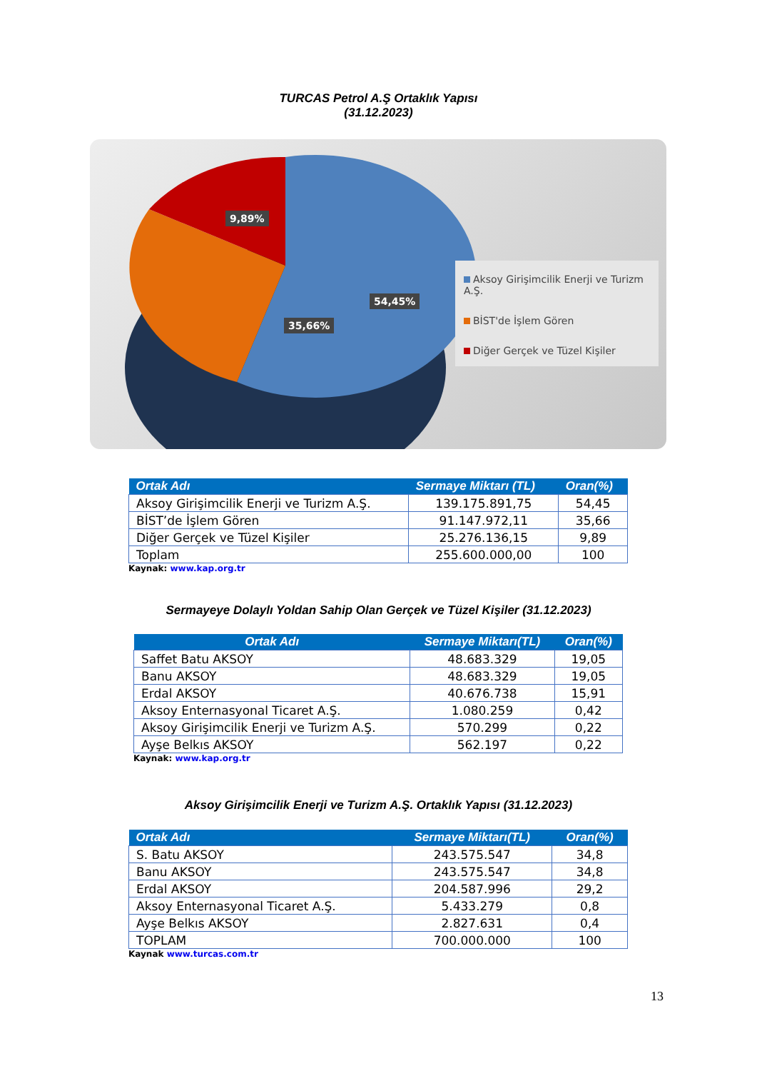TURCAS Petrol A.Ş Ortaklık Yapısı
(31.12.2023)
9,89%
54,45%
35,66%
Aksoy Girişimcilik Enerji ve Turizm A.Ş.
BİST'de İşlem Gören
Diğer Gerçek ve Tüzel Kişiler
| Ortak Adı | Sermaye Miktarı (TL) | Oran(%) |
| --- | --- | --- |
| Aksoy Girişimcilik Enerji ve Turizm A.Ş. | 139.175.891,75 | 54,45 |
| BİST’de İşlem Gören | 91.147.972,11 | 35,66 |
| Diğer Gerçek ve Tüzel Kişiler | 25.276.136,15 | 9,89 |
| Toplam | 255.600.000,00 | 100 |
Kaynak: www.kap.org.tr
Sermayeye Dolaylı Yoldan Sahip Olan Gerçek ve Tüzel Kişiler (31.12.2023)
| Ortak Adı | Sermaye Miktarı(TL) | Oran(%) |
| --- | --- | --- |
| Saffet Batu AKSOY | 48.683.329 | 19,05 |
| Banu AKSOY | 48.683.329 | 19,05 |
| Erdal AKSOY | 40.676.738 | 15,91 |
| Aksoy Enternasyonal Ticaret A.Ş. | 1.080.259 | 0,42 |
| Aksoy Girişimcilik Enerji ve Turizm A.Ş. | 570.299 | 0,22 |
| Ayşe Belkıs AKSOY | 562.197 | 0,22 |
Kaynak: www.kap.org.tr
Aksoy Girişimcilik Enerji ve Turizm A.Ş. Ortaklık Yapısı (31.12.2023)
| Ortak Adı | Sermaye Miktarı(TL) | Oran(%) |
| --- | --- | --- |
| S. Batu AKSOY | 243.575.547 | 34,8 |
| Banu AKSOY | 243.575.547 | 34,8 |
| Erdal AKSOY | 204.587.996 | 29,2 |
| Aksoy Enternasyonal Ticaret A.Ş. | 5.433.279 | 0,8 |
| Ayşe Belkıs AKSOY | 2.827.631 | 0,4 |
| TOPLAM | 700.000.000 | 100 |
Kaynak www.turcas.com.tr
13